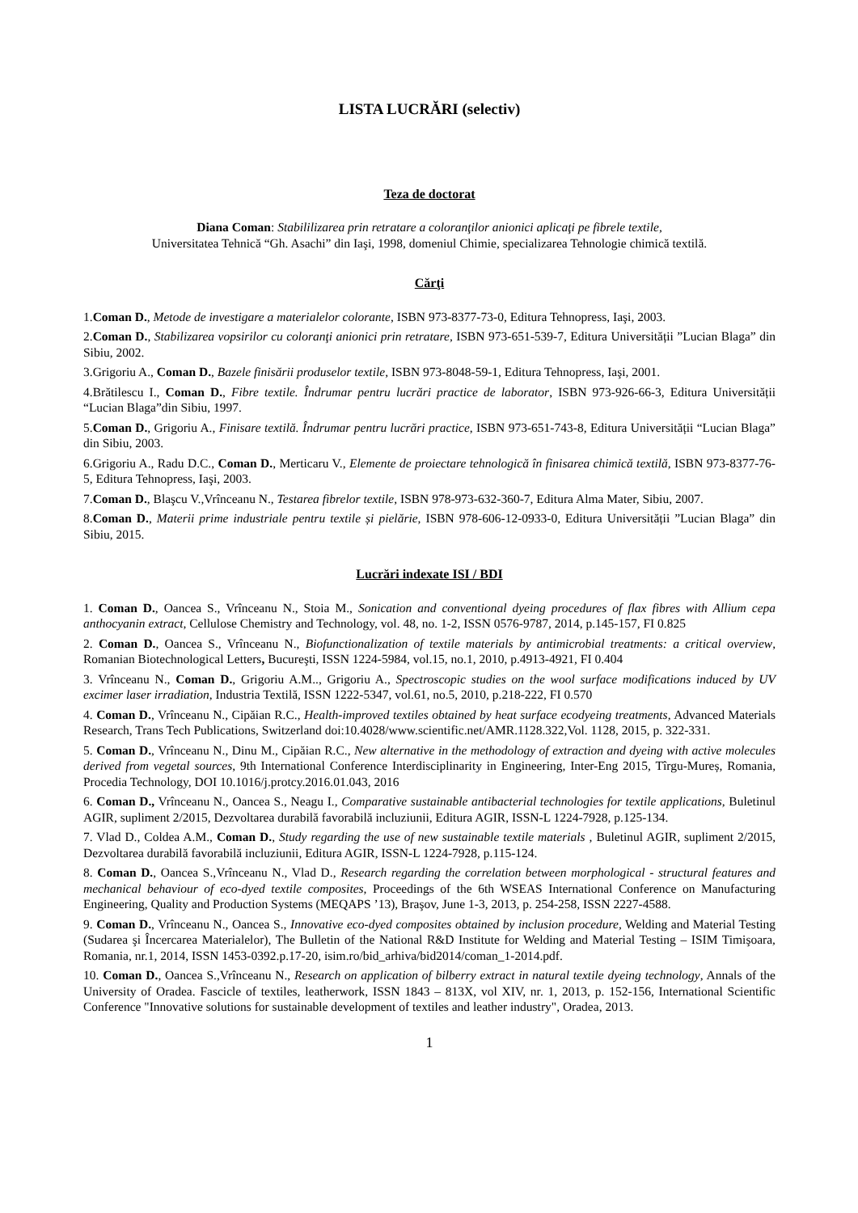LISTA LUCRĂRI (selectiv)
Teza de doctorat
Diana Coman: Stabililizarea prin retratare a coloranţilor anionici aplicaţi pe fibrele textile,
Universitatea Tehnică “Gh. Asachi” din Iaşi, 1998, domeniul Chimie, specializarea Tehnologie chimică textilă.
Cărţi
1.Coman D., Metode de investigare a materialelor colorante, ISBN 973-8377-73-0, Editura Tehnopress, Iaşi, 2003.
2.Coman D., Stabilizarea vopsirilor cu coloranţi anionici prin retratare, ISBN 973-651-539-7, Editura Universității ”Lucian Blaga” din Sibiu, 2002.
3.Grigoriu A., Coman D., Bazele finisării produselor textile, ISBN 973-8048-59-1, Editura Tehnopress, Iaşi, 2001.
4.Brătilescu I., Coman D., Fibre textile. Îndrumar pentru lucrări practice de laborator, ISBN 973-926-66-3, Editura Universității “Lucian Blaga”din Sibiu, 1997.
5.Coman D., Grigoriu A., Finisare textilă. Îndrumar pentru lucrări practice, ISBN 973-651-743-8, Editura Universității “Lucian Blaga” din Sibiu, 2003.
6.Grigoriu A., Radu D.C., Coman D., Merticaru V., Elemente de proiectare tehnologică în finisarea chimică textilă, ISBN 973-8377-76-5, Editura Tehnopress, Iaşi, 2003.
7.Coman D., Blaşcu V.,Vrînceanu N., Testarea fibrelor textile, ISBN 978-973-632-360-7, Editura Alma Mater, Sibiu, 2007.
8.Coman D., Materii prime industriale pentru textile și pielărie, ISBN 978-606-12-0933-0, Editura Universității ”Lucian Blaga” din Sibiu, 2015.
Lucrări indexate ISI / BDI
1. Coman D., Oancea S., Vrînceanu N., Stoia M., Sonication and conventional dyeing procedures of flax fibres with Allium cepa anthocyanin extract, Cellulose Chemistry and Technology, vol. 48, no. 1-2, ISSN 0576-9787, 2014, p.145-157, FI 0.825
2. Coman D., Oancea S., Vrînceanu N., Biofunctionalization of textile materials by antimicrobial treatments: a critical overview, Romanian Biotechnological Letters, Bucureşti, ISSN 1224-5984, vol.15, no.1, 2010, p.4913-4921, FI 0.404
3. Vrînceanu N., Coman D., Grigoriu A.M.., Grigoriu A., Spectroscopic studies on the wool surface modifications induced by UV excimer laser irradiation, Industria Textilă, ISSN 1222-5347, vol.61, no.5, 2010, p.218-222, FI 0.570
4. Coman D., Vrînceanu N., Cipăian R.C., Health-improved textiles obtained by heat surface ecodyeing treatments, Advanced Materials Research, Trans Tech Publications, Switzerland doi:10.4028/www.scientific.net/AMR.1128.322,Vol. 1128, 2015, p. 322-331.
5. Coman D., Vrînceanu N., Dinu M., Cipăian R.C., New alternative in the methodology of extraction and dyeing with active molecules derived from vegetal sources, 9th International Conference Interdisciplinarity in Engineering, Inter-Eng 2015, Tîrgu-Mureș, Romania, Procedia Technology, DOI 10.1016/j.protcy.2016.01.043, 2016
6. Coman D., Vrînceanu N., Oancea S., Neagu I., Comparative sustainable antibacterial technologies for textile applications, Buletinul AGIR, supliment 2/2015, Dezvoltarea durabilă favorabilă incluziunii, Editura AGIR, ISSN-L 1224-7928, p.125-134.
7. Vlad D., Coldea A.M., Coman D., Study regarding the use of new sustainable textile materials , Buletinul AGIR, supliment 2/2015, Dezvoltarea durabilă favorabilă incluziunii, Editura AGIR, ISSN-L 1224-7928, p.115-124.
8. Coman D., Oancea S.,Vrînceanu N., Vlad D., Research regarding the correlation between morphological - structural features and mechanical behaviour of eco-dyed textile composites, Proceedings of the 6th WSEAS International Conference on Manufacturing Engineering, Quality and Production Systems (MEQAPS ’13), Braşov, June 1-3, 2013, p. 254-258, ISSN 2227-4588.
9. Coman D., Vrînceanu N., Oancea S., Innovative eco-dyed composites obtained by inclusion procedure, Welding and Material Testing (Sudarea şi Încercarea Materialelor), The Bulletin of the National R&D Institute for Welding and Material Testing – ISIM Timişoara, Romania, nr.1, 2014, ISSN 1453-0392.p.17-20, isim.ro/bid_arhiva/bid2014/coman_1-2014.pdf.
10. Coman D., Oancea S.,Vrînceanu N., Research on application of bilberry extract in natural textile dyeing technology, Annals of the University of Oradea. Fascicle of textiles, leatherwork, ISSN 1843 – 813X, vol XIV, nr. 1, 2013, p. 152-156, International Scientific Conference "Innovative solutions for sustainable development of textiles and leather industry", Oradea, 2013.
1